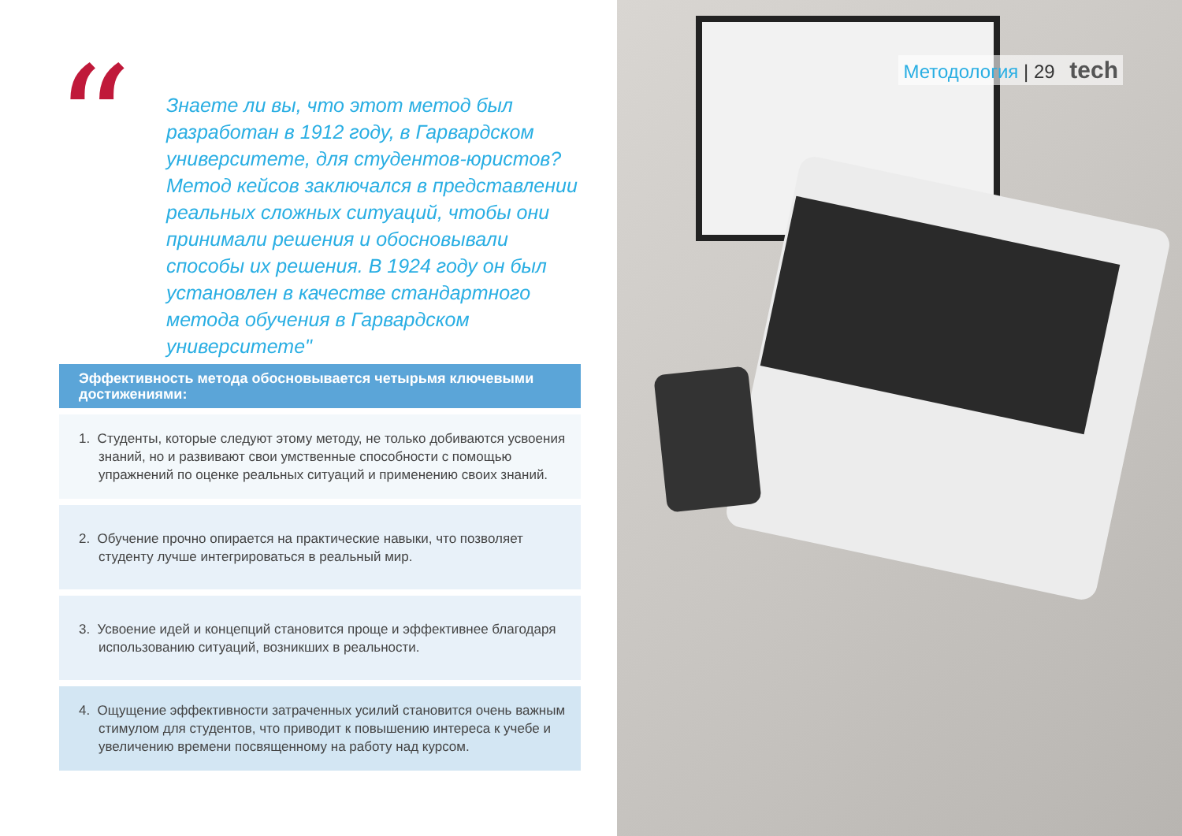“
Знаете ли вы, что этот метод был разработан в 1912 году, в Гарвардском университете, для студентов-юристов? Метод кейсов заключался в представлении реальных сложных ситуаций, чтобы они принимали решения и обосновывали способы их решения. В 1924 году он был установлен в качестве стандартного метода обучения в Гарвардском университете"
Эффективность метода обосновывается четырьмя ключевыми достижениями:
1. Студенты, которые следуют этому методу, не только добиваются усвоения знаний, но и развивают свои умственные способности с помощью упражнений по оценке реальных ситуаций и применению своих знаний.
2. Обучение прочно опирается на практические навыки, что позволяет студенту лучше интегрироваться в реальный мир.
3. Усвоение идей и концепций становится проще и эффективнее благодаря использованию ситуаций, возникших в реальности.
4. Ощущение эффективности затраченных усилий становится очень важным стимулом для студентов, что приводит к повышению интереса к учебе и увеличению времени посвященному на работу над курсом.
Методология | 29 tech